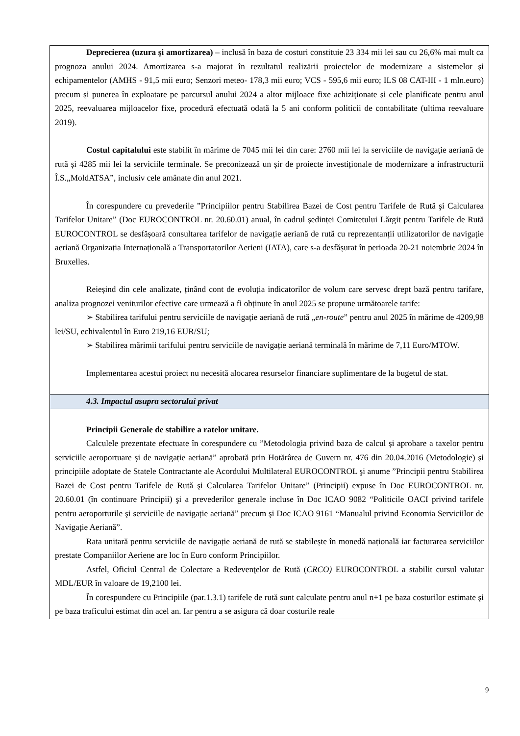| Deprecierea (uzura şi amortizarea) – inclusă în baza de costuri constituie 23 334 mii lei sau cu 26,6% mai mult ca prognoza anului 2024. Amortizarea s-a majorat în rezultatul realizării proiectelor de modernizare a sistemelor și echipamentelor (AMHS - 91,5 mii euro; Senzori meteo- 178,3 mii euro; VCS - 595,6 mii euro; ILS 08 CAT-III - 1 mln.euro) precum și punerea în exploatare pe parcursul anului 2024 a altor mijloace fixe achiziționate și cele planificate pentru anul 2025, reevaluarea mijloacelor fixe, procedură efectuată odată la 5 ani conform politicii de contabilitate (ultima reevaluare 2019). Costul capitalului este stabilit în mărime de 7045 mii lei din care: 2760 mii lei la serviciile de navigație aeriană de rută și 4285 mii lei la serviciile terminale. Se preconizează un șir de proiecte investiționale de modernizare a infrastructurii Î.S.„MoldATSA”, inclusiv cele amânate din anul 2021. În corespundere cu prevederile ”Principiilor pentru Stabilirea Bazei de Cost pentru Tarifele de Rută şi Calcularea Tarifelor Unitare” (Doc EUROCONTROL nr. 20.60.01) anual, în cadrul ședinței Comitetului Lărgit pentru Tarifele de Rută EUROCONTROL se desfășoară consultarea tarifelor de navigație aeriană de rută cu reprezentanții utilizatorilor de navigație aeriană Organizația Internațională a Transportatorilor Aerieni (IATA), care s-a desfășurat în perioada 20-21 noiembrie 2024 în Bruxelles. Reieșind din cele analizate, ținând cont de evoluția indicatorilor de volum care servesc drept bază pentru tarifare, analiza prognozei veniturilor efective care urmează a fi obținute în anul 2025 se propune următoarele tarife: ➢ Stabilirea tarifului pentru serviciile de navigație aeriană de rută „ en-route ” pentru anul 2025 în mărime de 4209,98 lei/SU, echivalentul în Euro 219,16 EUR/SU; ➢ Stabilirea mărimii tarifului pentru serviciile de navigație aeriană terminală în mărime de 7,11 Euro/MTOW. Implementarea acestui proiect nu necesită alocarea resurselor financiare suplimentare de la bugetul de stat. |
| 4.3. Impactul asupra sectorului privat |
| Principii Generale de stabilire a ratelor unitare. Calculele prezentate efectuate în corespundere cu ”Metodologia privind baza de calcul și aprobare a taxelor pentru serviciile aeroportuare și de navigație aeriană” aprobată prin Hotărârea de Guvern nr. 476 din 20.04.2016 (Metodologie) și principiile adoptate de Statele Contractante ale Acordului Multilateral EUROCONTROL şi anume ”Principii pentru Stabilirea Bazei de Cost pentru Tarifele de Rută şi Calcularea Tarifelor Unitare” (Principii) expuse în Doc EUROCONTROL nr. 20.60.01 (în continuare Principii) şi a prevederilor generale incluse în Doc ICAO 9082 “Politicile OACI privind tarifele pentru aeroporturile şi serviciile de navigație aeriană” precum şi Doc ICAO 9161 “Manualul privind Economia Serviciilor de Navigație Aeriană”. Rata unitară pentru serviciile de navigație aeriană de rută se stabilește în monedă națională iar facturarea serviciilor prestate Companiilor Aeriene are loc în Euro conform Principiilor. Astfel, Oficiul Central de Colectare a Redevenţelor de Rută ( CRCO) EUROCONTROL a stabilit cursul valutar MDL/EUR în valoare de 19,2100 lei. În corespundere cu Principiile (par.1.3.1) tarifele de rută sunt calculate pentru anul n+1 pe baza costurilor estimate şi pe baza traficului estimat din acel an. Iar pentru a se asigura că doar costurile reale |
9